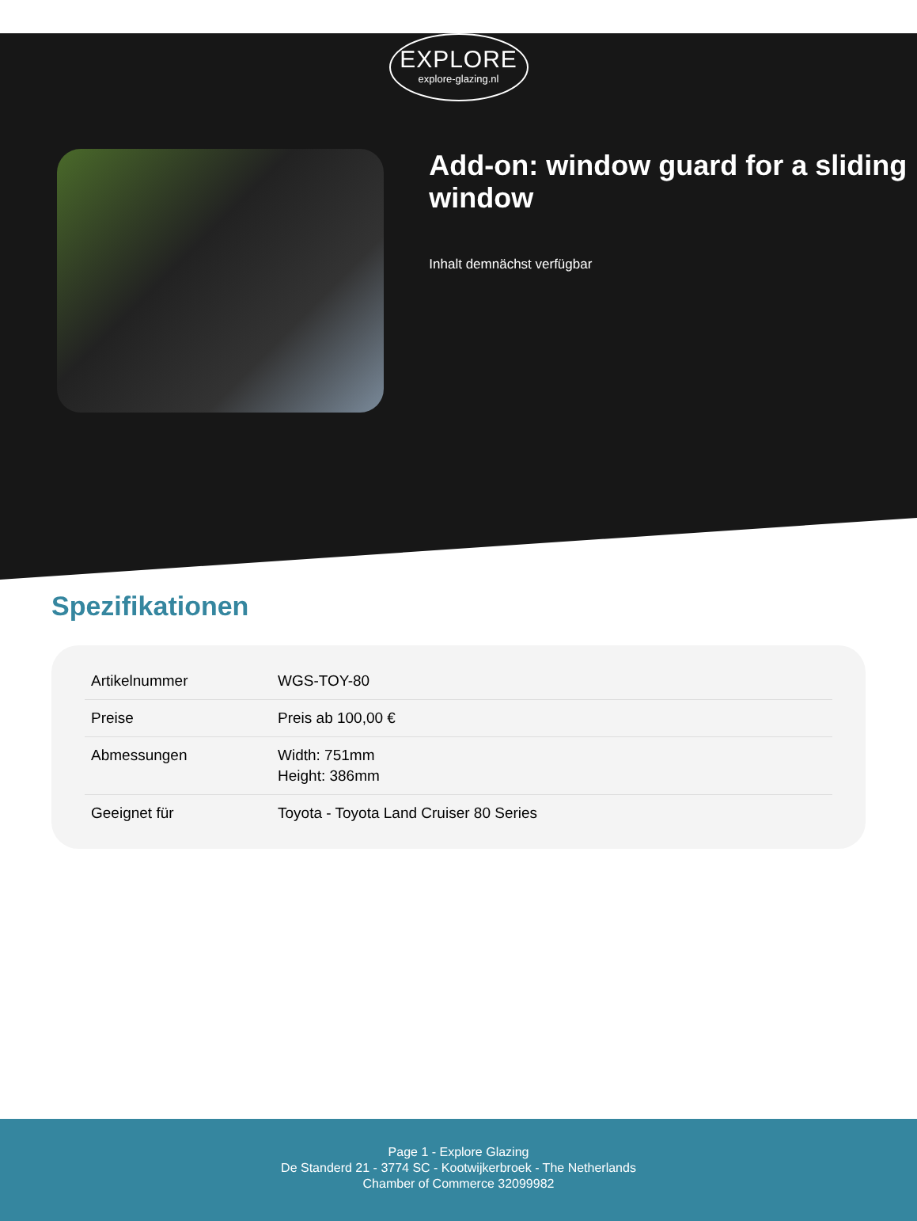EXPLORE
explore-glazing.nl
Add-on: window guard for a sliding window
Inhalt demnächst verfügbar
Spezifikationen
| Artikelnummer | WGS-TOY-80 |
| Preise | Preis ab 100,00 € |
| Abmessungen | Width: 751mm Height: 386mm |
| Geeignet für | Toyota - Toyota Land Cruiser 80 Series |
Page 1 - Explore Glazing
De Standerd 21 - 3774 SC - Kootwijkerbroek - The Netherlands
Chamber of Commerce 32099982